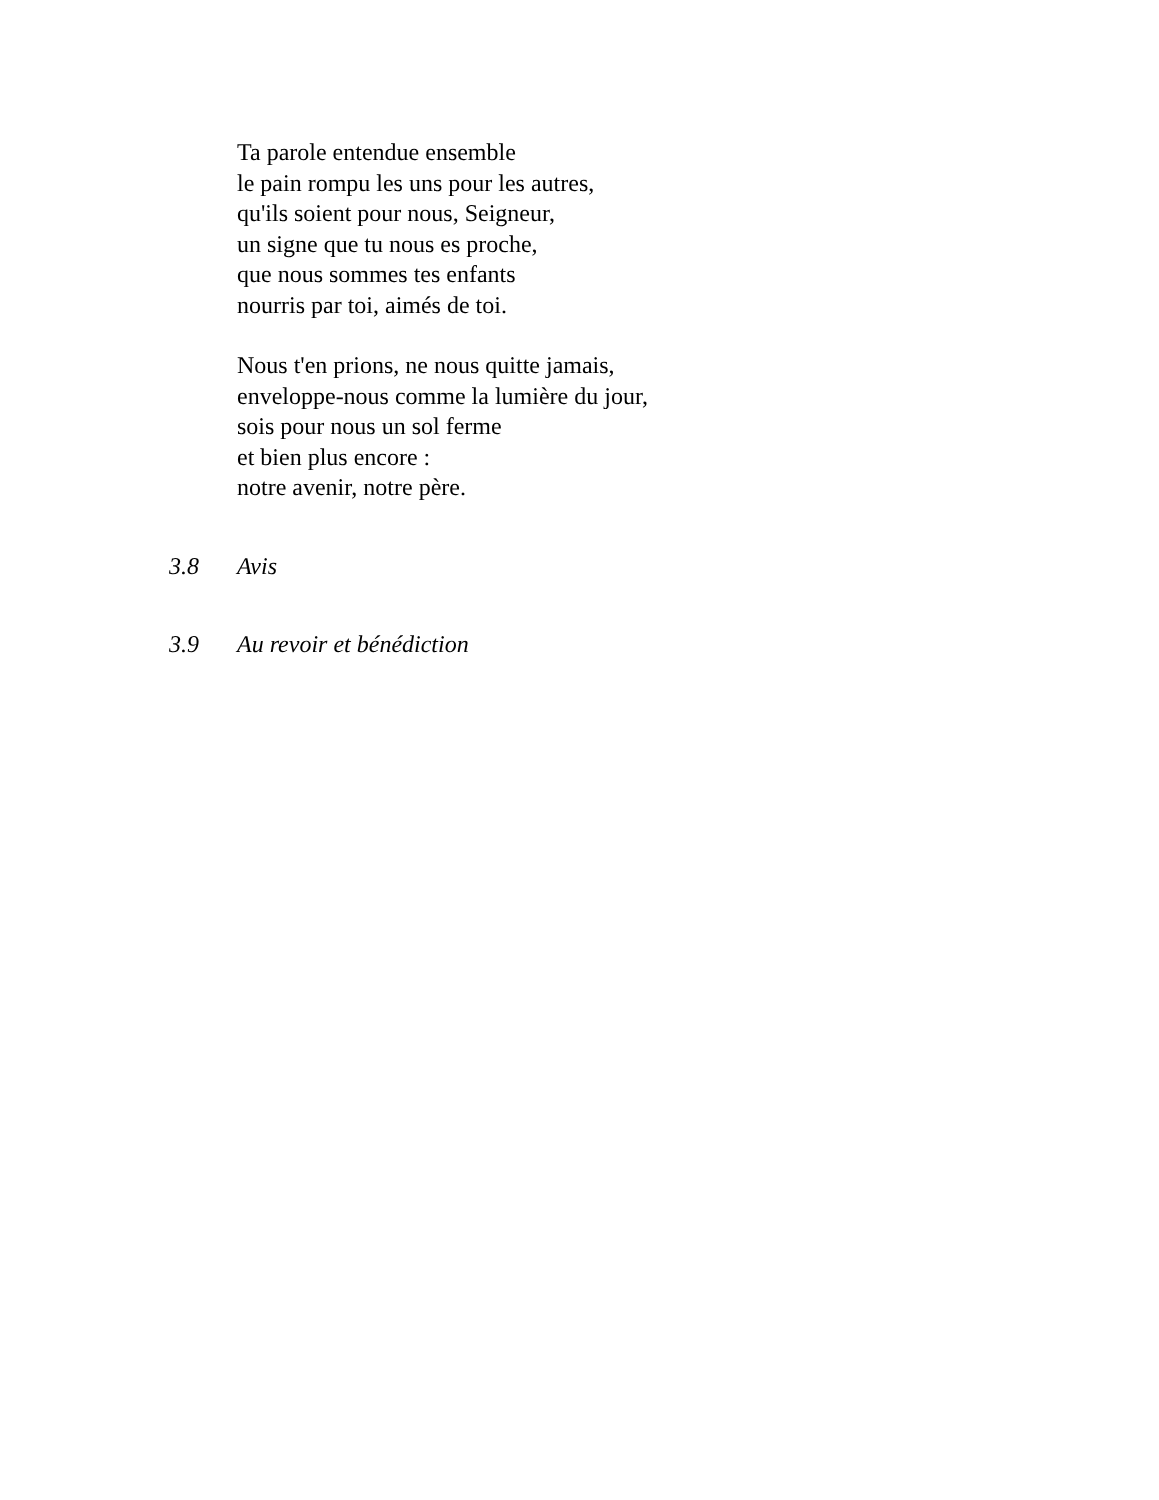Ta parole entendue ensemble
le pain rompu les uns pour les autres,
qu'ils soient pour nous, Seigneur,
un signe que tu nous es proche,
que nous sommes tes enfants
nourris par toi, aimés de toi.
Nous t'en prions, ne nous quitte jamais,
enveloppe-nous comme la lumière du jour,
sois pour nous un sol ferme
et bien plus encore :
notre avenir, notre père.
3.8 Avis
3.9 Au revoir et bénédiction